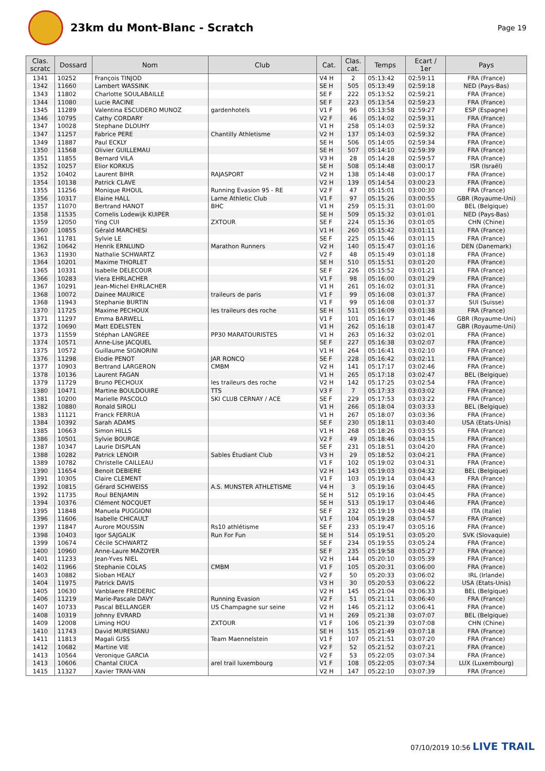23km du Mont-Blanc - Scratch
Page 19
| Clas. scratc | Dossard | Nom | Club | Cat. | Clas. cat. | Temps | Ecart / 1er | Pays |
| --- | --- | --- | --- | --- | --- | --- | --- | --- |
| 1341 | 10252 | François TINJOD | | V4 H | 2 | 05:13:42 | 02:59:11 | FRA (France) |
| 1342 | 11660 | Lambert WASSINK | | SE H | 505 | 05:13:49 | 02:59:18 | NED (Pays-Bas) |
| 1343 | 11802 | Charlotte SOULABAILLE | | SE F | 222 | 05:13:52 | 02:59:21 | FRA (France) |
| 1344 | 11080 | Lucie RACINE | | SE F | 223 | 05:13:54 | 02:59:23 | FRA (France) |
| 1345 | 11289 | Valentina ESCUDERO MUNOZ | gardenhotels | V1 F | 96 | 05:13:58 | 02:59:27 | ESP (Espagne) |
| 1346 | 10795 | Cathy CORDARY | | V2 F | 46 | 05:14:02 | 02:59:31 | FRA (France) |
| 1347 | 10028 | Stephane DLOUHY | | V1 H | 258 | 05:14:03 | 02:59:32 | FRA (France) |
| 1347 | 11257 | Fabrice PERE | Chantilly Athletisme | V2 H | 137 | 05:14:03 | 02:59:32 | FRA (France) |
| 1349 | 11887 | Paul ECKLY | | SE H | 506 | 05:14:05 | 02:59:34 | FRA (France) |
| 1350 | 11568 | Olivier GUILLEMAU | | SE H | 507 | 05:14:10 | 02:59:39 | FRA (France) |
| 1351 | 11855 | Bernard VILA | | V3 H | 28 | 05:14:28 | 02:59:57 | FRA (France) |
| 1352 | 10257 | Elior KORKUS | | SE H | 508 | 05:14:48 | 03:00:17 | ISR (Israël) |
| 1352 | 10402 | Laurent BIHR | RAJASPORT | V2 H | 138 | 05:14:48 | 03:00:17 | FRA (France) |
| 1354 | 10138 | Patrick CLAVE | | V2 H | 139 | 05:14:54 | 03:00:23 | FRA (France) |
| 1355 | 11256 | Monique RHOUL | Running Evasion 95 - RE | V2 F | 47 | 05:15:01 | 03:00:30 | FRA (France) |
| 1356 | 10317 | Elaine HALL | Larne Athletic Club | V1 F | 97 | 05:15:26 | 03:00:55 | GBR (Royaume-Uni) |
| 1357 | 11070 | Bertrand HANOT | BHC | V1 H | 259 | 05:15:31 | 03:01:00 | BEL (Belgique) |
| 1358 | 11535 | Cornelis Lodewijk KUIPER | | SE H | 509 | 05:15:32 | 03:01:01 | NED (Pays-Bas) |
| 1359 | 12050 | Ying CUI | ZXTOUR | SE F | 224 | 05:15:36 | 03:01:05 | CHN (Chine) |
| 1360 | 10855 | Gérald MARCHESI | | V1 H | 260 | 05:15:42 | 03:01:11 | FRA (France) |
| 1361 | 11781 | Sylvie LE | | SE F | 225 | 05:15:46 | 03:01:15 | FRA (France) |
| 1362 | 10642 | Henrik ERNLUND | Marathon Runners | V2 H | 140 | 05:15:47 | 03:01:16 | DEN (Danemark) |
| 1363 | 11930 | Nathalie SCHWARTZ | | V2 F | 48 | 05:15:49 | 03:01:18 | FRA (France) |
| 1364 | 10201 | Maxime THORLET | | SE H | 510 | 05:15:51 | 03:01:20 | FRA (France) |
| 1365 | 10331 | Isabelle DELECOUR | | SE F | 226 | 05:15:52 | 03:01:21 | FRA (France) |
| 1366 | 10283 | Viera EHRLACHER | | V1 F | 98 | 05:16:00 | 03:01:29 | FRA (France) |
| 1367 | 10291 | Jean-Michel EHRLACHER | | V1 H | 261 | 05:16:02 | 03:01:31 | FRA (France) |
| 1368 | 10072 | Dainee MAURICE | traileurs de paris | V1 F | 99 | 05:16:08 | 03:01:37 | FRA (France) |
| 1368 | 11943 | Stephanie BURTIN | | V1 F | 99 | 05:16:08 | 03:01:37 | SUI (Suisse) |
| 1370 | 11725 | Maxime PECHOUX | les traileurs des roche | SE H | 511 | 05:16:09 | 03:01:38 | FRA (France) |
| 1371 | 11297 | Emma BARWELL | | V1 F | 101 | 05:16:17 | 03:01:46 | GBR (Royaume-Uni) |
| 1372 | 10690 | Matt EDELSTEN | | V1 H | 262 | 05:16:18 | 03:01:47 | GBR (Royaume-Uni) |
| 1373 | 11559 | Stéphan LANGREE | PP30 MARATOURISTES | V1 H | 263 | 05:16:32 | 03:02:01 | FRA (France) |
| 1374 | 10571 | Anne-Lise JACQUEL | | SE F | 227 | 05:16:38 | 03:02:07 | FRA (France) |
| 1375 | 10572 | Guillaume SIGNORINI | | V1 H | 264 | 05:16:41 | 03:02:10 | FRA (France) |
| 1376 | 11298 | Elodie PENOT | JAR RONCQ | SE F | 228 | 05:16:42 | 03:02:11 | FRA (France) |
| 1377 | 10903 | Bertrand LARGERON | CMBM | V2 H | 141 | 05:17:17 | 03:02:46 | FRA (France) |
| 1378 | 10136 | Laurent FAGAN | | V1 H | 265 | 05:17:18 | 03:02:47 | BEL (Belgique) |
| 1379 | 11729 | Bruno PECHOUX | les traileurs des roche | V2 H | 142 | 05:17:25 | 03:02:54 | FRA (France) |
| 1380 | 10471 | Martine BOULDOUIRE | TTS | V3 F | 7 | 05:17:33 | 03:03:02 | FRA (France) |
| 1381 | 10200 | Marielle PASCOLO | SKI CLUB CERNAY / ACE | SE F | 229 | 05:17:53 | 03:03:22 | FRA (France) |
| 1382 | 10880 | Ronald SIROLI | | V1 H | 266 | 05:18:04 | 03:03:33 | BEL (Belgique) |
| 1383 | 11121 | Franck FERRUA | | V1 H | 267 | 05:18:07 | 03:03:36 | FRA (France) |
| 1384 | 10392 | Sarah ADAMS | | SE F | 230 | 05:18:11 | 03:03:40 | USA (Etats-Unis) |
| 1385 | 10663 | Simon HILLS | | V1 H | 268 | 05:18:26 | 03:03:55 | FRA (France) |
| 1386 | 10501 | Sylvie BOURGE | | V2 F | 49 | 05:18:46 | 03:04:15 | FRA (France) |
| 1387 | 10347 | Laurie DISPLAN | | SE F | 231 | 05:18:51 | 03:04:20 | FRA (France) |
| 1388 | 10282 | Patrick LENOIR | Sables Étudiant Club | V3 H | 29 | 05:18:52 | 03:04:21 | FRA (France) |
| 1389 | 10782 | Christelle CAILLEAU | | V1 F | 102 | 05:19:02 | 03:04:31 | FRA (France) |
| 1390 | 11654 | Benoit DEBIERE | | V2 H | 143 | 05:19:03 | 03:04:32 | BEL (Belgique) |
| 1391 | 10305 | Claire CLEMENT | | V1 F | 103 | 05:19:14 | 03:04:43 | FRA (France) |
| 1392 | 10815 | Gérard SCHWEISS | A.S. MUNSTER ATHLETISME | V4 H | 3 | 05:19:16 | 03:04:45 | FRA (France) |
| 1392 | 11735 | Roul BENJAMIN | | SE H | 512 | 05:19:16 | 03:04:45 | FRA (France) |
| 1394 | 10376 | Clément NOCQUET | | SE H | 513 | 05:19:17 | 03:04:46 | FRA (France) |
| 1395 | 11848 | Manuela PUGGIONI | | SE F | 232 | 05:19:19 | 03:04:48 | ITA (Italie) |
| 1396 | 11606 | Isabelle CHICAULT | | V1 F | 104 | 05:19:28 | 03:04:57 | FRA (France) |
| 1397 | 11847 | Aurore MOUSSIN | Rs10 athlétisme | SE F | 233 | 05:19:47 | 03:05:16 | FRA (France) |
| 1398 | 10403 | Igor SAJGALIK | Run For Fun | SE H | 514 | 05:19:51 | 03:05:20 | SVK (Slovaquie) |
| 1399 | 10674 | Cécile SCHWARTZ | | SE F | 234 | 05:19:55 | 03:05:24 | FRA (France) |
| 1400 | 10960 | Anne-Laure MAZOYER | | SE F | 235 | 05:19:58 | 03:05:27 | FRA (France) |
| 1401 | 11233 | Jean-Yves NIEL | | V2 H | 144 | 05:20:10 | 03:05:39 | FRA (France) |
| 1402 | 11966 | Stephanie COLAS | CMBM | V1 F | 105 | 05:20:31 | 03:06:00 | FRA (France) |
| 1403 | 10882 | Sioban HEALY | | V2 F | 50 | 05:20:33 | 03:06:02 | IRL (Irlande) |
| 1404 | 11975 | Patrick DAVIS | | V3 H | 30 | 05:20:53 | 03:06:22 | USA (Etats-Unis) |
| 1405 | 10630 | Vanblaere FREDERIC | | V2 H | 145 | 05:21:04 | 03:06:33 | BEL (Belgique) |
| 1406 | 11219 | Marie-Pascale DAVY | Running Evasion | V2 F | 51 | 05:21:11 | 03:06:40 | FRA (France) |
| 1407 | 10733 | Pascal BELLANGER | US Champagne sur seine | V2 H | 146 | 05:21:12 | 03:06:41 | FRA (France) |
| 1408 | 10319 | Johnny EVRARD | | V1 H | 269 | 05:21:38 | 03:07:07 | BEL (Belgique) |
| 1409 | 12008 | Liming HOU | ZXTOUR | V1 F | 106 | 05:21:39 | 03:07:08 | CHN (Chine) |
| 1410 | 11743 | David MURESIANU | | SE H | 515 | 05:21:49 | 03:07:18 | FRA (France) |
| 1411 | 11813 | Magali GISS | Team Maennelstein | V1 F | 107 | 05:21:51 | 03:07:20 | FRA (France) |
| 1412 | 10682 | Martine VIE | | V2 F | 52 | 05:21:52 | 03:07:21 | FRA (France) |
| 1413 | 10564 | Veronique GARCIA | | V2 F | 53 | 05:22:05 | 03:07:34 | FRA (France) |
| 1413 | 10606 | Chantal CIUCA | arel trail luxembourg | V1 F | 108 | 05:22:05 | 03:07:34 | LUX (Luxembourg) |
| 1415 | 11327 | Xavier TRAN-VAN | | V2 H | 147 | 05:22:10 | 03:07:39 | FRA (France) |
07/10/2019 10:56 LIVE TRAIL